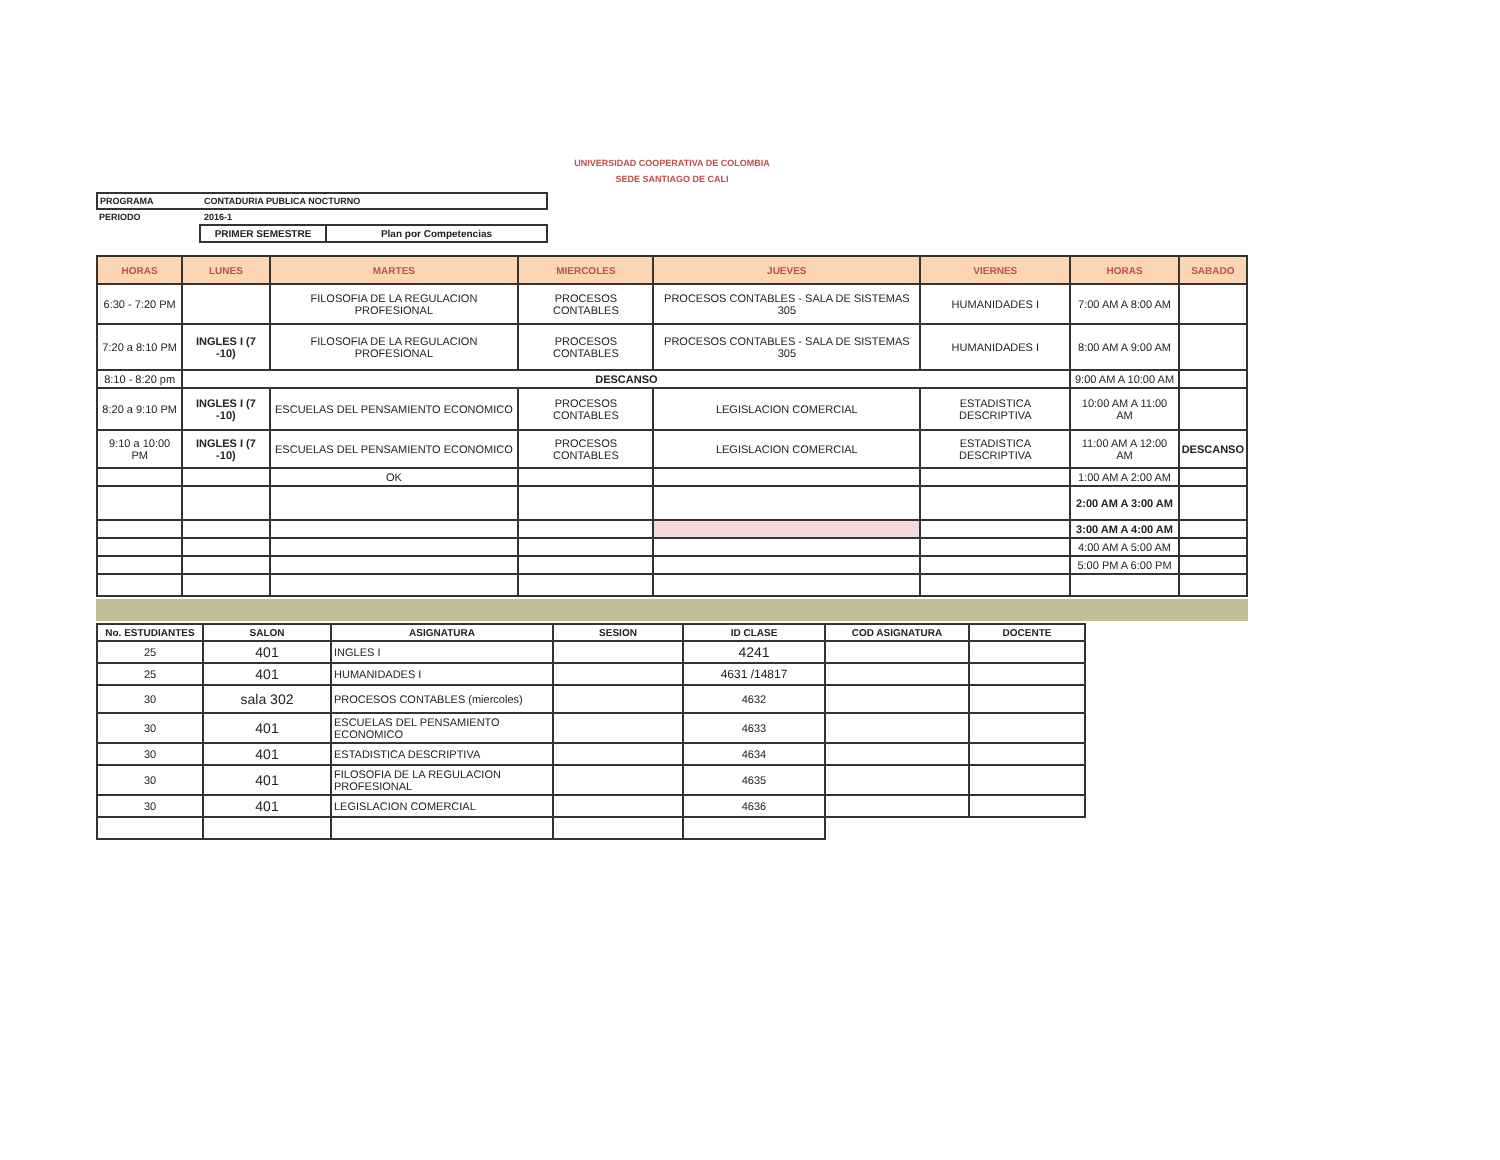UNIVERSIDAD COOPERATIVA DE COLOMBIA
SEDE SANTIAGO DE CALI
| PROGRAMA | CONTADURIA PUBLICA NOCTURNO |
| PERIODO | 2016-1 |
| PRIMER SEMESTRE | Plan por Competencias |
| HORAS | LUNES | MARTES | MIERCOLES | JUEVES | VIERNES | HORAS | SABADO |
| --- | --- | --- | --- | --- | --- | --- | --- |
| 6:30 - 7:20 PM | | FILOSOFIA DE LA REGULACION PROFESIONAL | PROCESOS CONTABLES | PROCESOS CONTABLES - SALA DE SISTEMAS 305 | HUMANIDADES I | 7:00 AM A 8:00 AM | |
| 7:20 a 8:10 PM | INGLES I (7 -10) | FILOSOFIA DE LA REGULACION PROFESIONAL | PROCESOS CONTABLES | PROCESOS CONTABLES - SALA DE SISTEMAS 305 | HUMANIDADES I | 8:00 AM A 9:00 AM | |
| 8:10 - 8:20 pm | DESCANSO | | | | | 9:00 AM A 10:00 AM | |
| 8:20 a 9:10 PM | INGLES I (7 -10) | ESCUELAS DEL PENSAMIENTO ECONOMICO | PROCESOS CONTABLES | LEGISLACION COMERCIAL | ESTADISTICA DESCRIPTIVA | 10:00 AM A 11:00 AM | |
| 9:10 a 10:00 PM | INGLES I (7 -10) | ESCUELAS DEL PENSAMIENTO ECONOMICO | PROCESOS CONTABLES | LEGISLACION COMERCIAL | ESTADISTICA DESCRIPTIVA | 11:00 AM A 12:00 AM | DESCANSO |
| | | OK | | | | 1:00 AM A 2:00 AM | |
| | | | | | | 2:00 AM A 3:00 AM | |
| | | | | | | 3:00 AM A 4:00 AM | |
| | | | | | | 4:00 AM A 5:00 AM | |
| | | | | | | 5:00 PM A 6:00 PM | |
| No. ESTUDIANTES | SALON | ASIGNATURA | SESION | ID CLASE | COD ASIGNATURA | DOCENTE |
| --- | --- | --- | --- | --- | --- | --- |
| 25 | 401 | INGLES I | | 4241 | | |
| 25 | 401 | HUMANIDADES I | | 4631 /14817 | | |
| 30 | sala 302 | PROCESOS CONTABLES (miercoles) | | 4632 | | |
| 30 | 401 | ESCUELAS DEL PENSAMIENTO ECONOMICO | | 4633 | | |
| 30 | 401 | ESTADISTICA DESCRIPTIVA | | 4634 | | |
| 30 | 401 | FILOSOFIA DE LA REGULACION PROFESIONAL | | 4635 | | |
| 30 | 401 | LEGISLACION COMERCIAL | | 4636 | | |